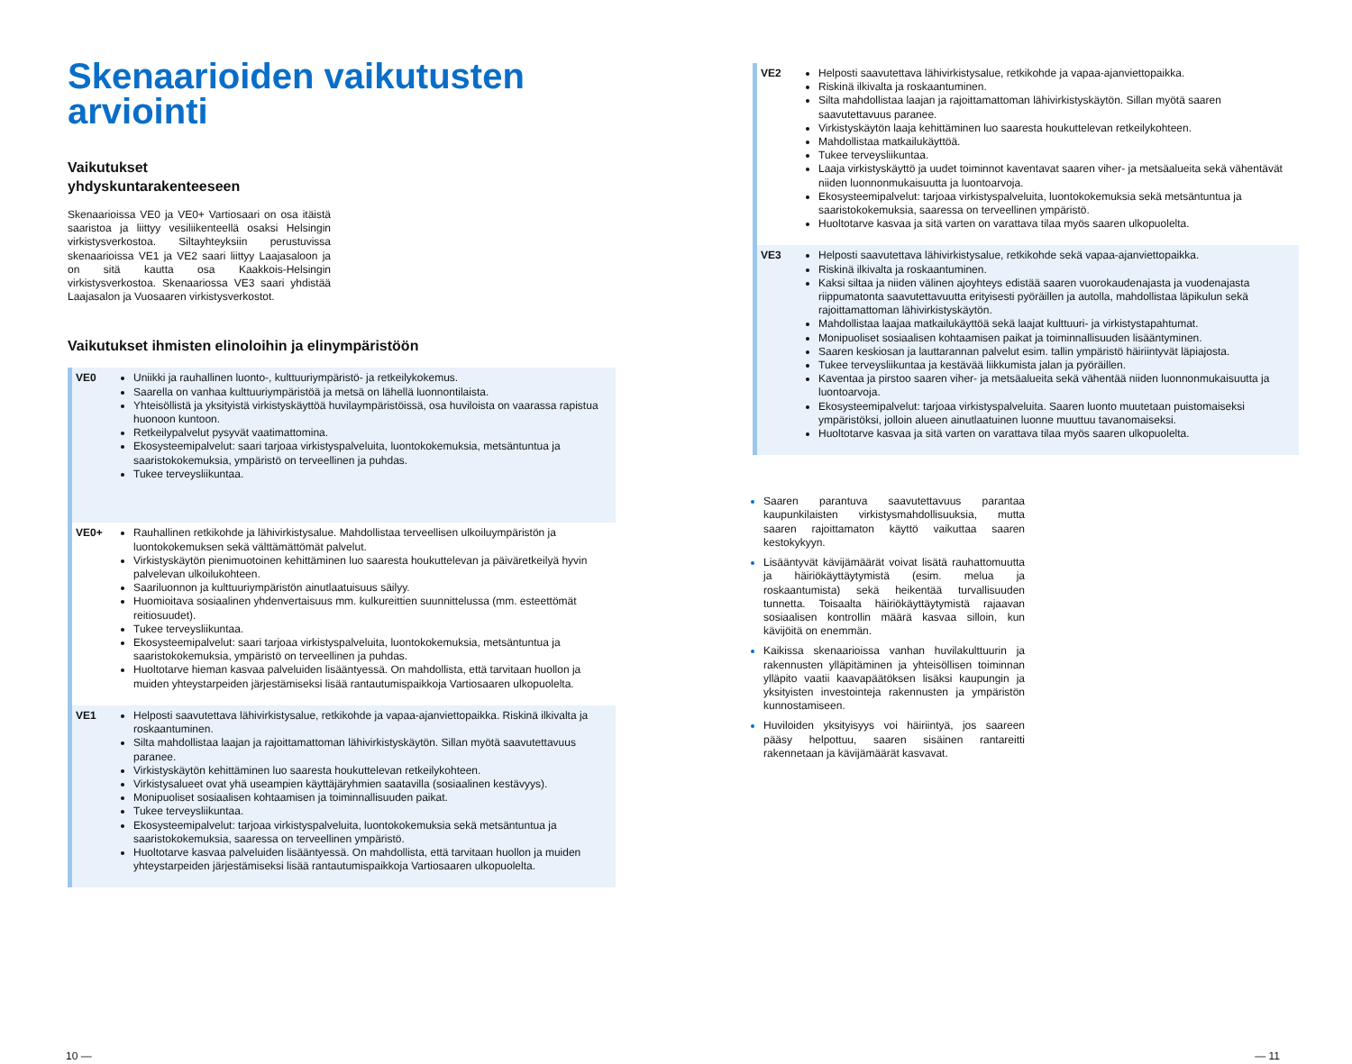Skenaarioiden vaikutusten arviointi
Vaikutukset
yhdyskuntarakenteeseen
Skenaarioissa VE0 ja VE0+ Vartiosaari on osa itäistä saaristoa ja liittyy vesiliikenteellä osaksi Helsingin virkistysverkostoa. Siltayhteyksiin perustuvissa skenaarioissa VE1 ja VE2 saari liittyy Laajasaloon ja on sitä kautta osa Kaakkois-Helsingin virkistysverkostoa. Skenaariossa VE3 saari yhdistää Laajasalon ja Vuosaaren virkistysverkostot.
Vaikutukset ihmisten elinoloihin ja elinympäristöön
| VE0 | Uniikki ja rauhallinen luonto-, kulttuuriympäristö- ja retkeilykokemus. Saarella on vanhaa kulttuuriympäristöä ja metsä on lähellä luonnontilaista. Yhteisöllistä ja yksityistä virkistyskäyttöä huvilaympäristöissä, osa huviloista on vaarassa rapistua huonoon kuntoon. Retkeilypalvelut pysyvät vaatimattomina. Ekosysteemipalvelut: saari tarjoaa virkistyspalveluita, luontokokemuksia, metsäntuntua ja saaristokokemuksia, ympäristö on terveellinen ja puhdas. Tukee terveysliikuntaa. |
| VE0+ | Rauhallinen retkikohde ja lähivirkistysalue. Mahdollistaa terveellisen ulkoiluympäristön ja luontokokemuksen sekä välttämättömät palvelut. Virkistyskäytön pienimuotoinen kehittäminen luo saaresta houkuttelevan ja päiväretkeilyä hyvin palvelevan ulkoilukohteen. Saariluonnon ja kulttuuriympäristön ainutlaatuisuus säilyy. Huomioitava sosiaalinen yhdenvertaisuus mm. kulkureittien suunnittelussa (mm. esteettömät reitiosuudet). Tukee terveysliikuntaa. Ekosysteemipalvelut: saari tarjoaa virkistyspalveluita, luontokokemuksia, metsäntuntua ja saaristokokemuksia, ympäristö on terveellinen ja puhdas. Huoltotarve hieman kasvaa palveluiden lisääntyessä. On mahdollista, että tarvitaan huollon ja muiden yhteystarpeiden järjestämiseksi lisää rantautumispaikkoja Vartiosaaren ulkopuolelta. |
| VE1 | Helposti saavutettava lähivirkistysalue, retkikohde ja vapaa-ajanviettopaikka. Riskinä ilkivalta ja roskaantuminen. Silta mahdollistaa laajan ja rajoittamattoman lähivirkistyskäytön. Sillan myötä saavutettavuus paranee. Virkistyskäytön kehittäminen luo saaresta houkuttelevan retkeilykohteen. Virkistysalueet ovat yhä useampien käyttäjäryhmien saatavilla (sosiaalinen kestävyys). Monipuoliset sosiaalisen kohtaamisen ja toiminnallisuuden paikat. Tukee terveysliikuntaa. Ekosysteemipalvelut: tarjoaa virkistyspalveluita, luontokokemuksia sekä metsäntuntua ja saaristokokemuksia, saaressa on terveellinen ympäristö. Huoltotarve kasvaa palveluiden lisääntyessä. On mahdollista, että tarvitaan huollon ja muiden yhteystarpeiden järjestämiseksi lisää rantautumispaikkoja Vartiosaaren ulkopuolelta. |
| VE2 | Helposti saavutettava lähivirkistysalue, retkikohde ja vapaa-ajanviettopaikka. Riskinä ilkivalta ja roskaantuminen. Silta mahdollistaa laajan ja rajoittamattoman lähivirkistyskäytön. Sillan myötä saaren saavutettavuus paranee. Virkistyskäytön laaja kehittäminen luo saaresta houkuttelevan retkeilykohteen. Mahdollistaa matkailukäyttöä. Tukee terveysliikuntaa. Laaja virkistyskäyttö ja uudet toiminnot kaventavat saaren viher- ja metsäalueita sekä vähentävät niiden luonnonmukaisuutta ja luontoarvoja. Ekosysteemipalvelut: tarjoaa virkistyspalveluita, luontokokemuksia sekä metsäntuntua ja saaristokokemuksia, saaressa on terveellinen ympäristö. Huoltotarve kasvaa ja sitä varten on varattava tilaa myös saaren ulkopuolelta. |
| VE3 | Helposti saavutettava lähivirkistysalue, retkikohde sekä vapaa-ajanviettopaikka. Riskinä ilkivalta ja roskaantuminen. Kaksi siltaa ja niiden välinen ajoyhteys edistää saaren vuorokaudenajasta ja vuodenajasta riippumatonta saavutettavuutta erityisesti pyöräillen ja autolla, mahdollistaa läpikulun sekä rajoittamattoman lähivirkistyskäytön. Mahdollistaa laajaa matkailukäyttöä sekä laajat kulttuuri- ja virkistystapahtumat. Monipuoliset sosiaalisen kohtaamisen paikat ja toiminnallisuuden lisääntyminen. Saaren keskiosan ja lauttarannan palvelut esim. tallin ympäristö häiriintyvät läpiajosta. Tukee terveysliikuntaa ja kestävää liikkumista jalan ja pyöräillen. Kaventaa ja pirstoo saaren viher- ja metsäalueita sekä vähentää niiden luonnonmukaisuutta ja luontoarvoja. Ekosysteemipalvelut: tarjoaa virkistyspalveluita. Saaren luonto muutetaan puistomaiseksi ympäristöksi, jolloin alueen ainutlaatuinen luonne muuttuu tavanomaiseksi. Huoltotarve kasvaa ja sitä varten on varattava tilaa myös saaren ulkopuolelta. |
Saaren parantuva saavutettavuus parantaa kaupunkilaisten virkistysmahdollisuuksia, mutta saaren rajoittamaton käyttö vaikuttaa saaren kestokykyyn.
Lisääntyvät kävijämäärät voivat lisätä rauhattomuutta ja häiriökäyttäytymistä (esim. melua ja roskaantumista) sekä heikentää turvallisuuden tunnetta. Toisaalta häiriökäyttäytymistä rajaavan sosiaalisen kontrollin määrä kasvaa silloin, kun kävijöitä on enemmän.
Kaikissa skenaarioissa vanhan huvilakulttuurin ja rakennusten ylläpitäminen ja yhteisöllisen toiminnan ylläpito vaatii kaavapäätöksen lisäksi kaupungin ja yksityisten investointeja rakennusten ja ympäristön kunnostamiseen.
Huviloiden yksityisyys voi häiriintyä, jos saareen pääsy helpottuu, saaren sisäinen rantareitti rakennetaan ja kävijämäärät kasvavat.
10 — — 11